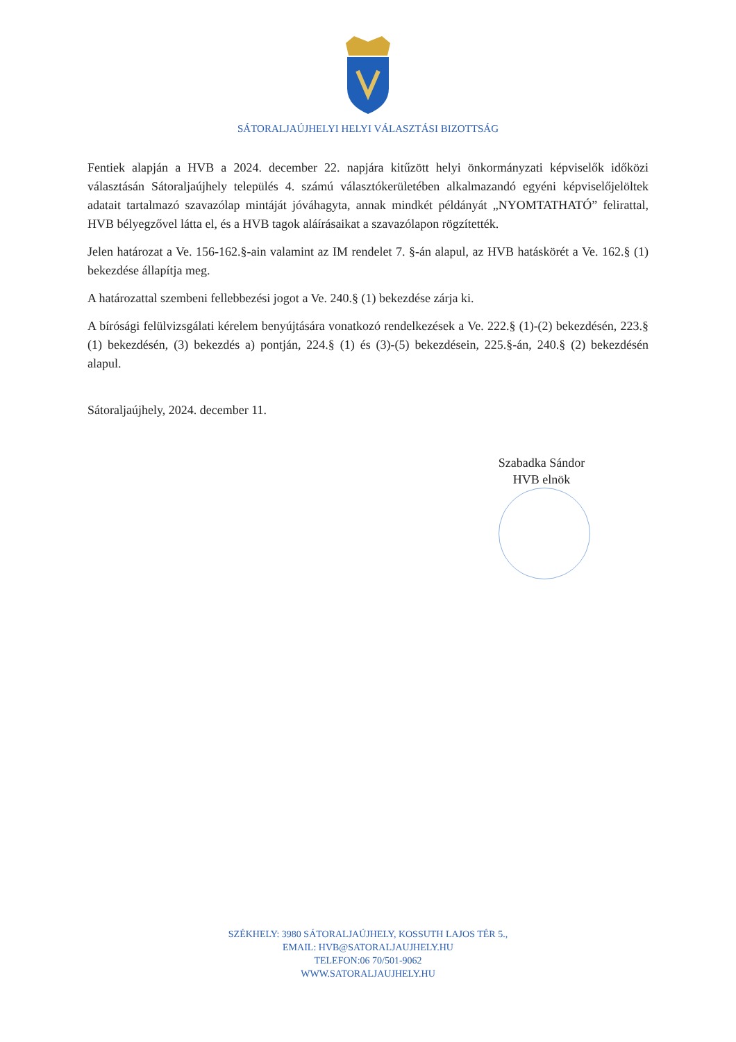SÁTORALJAÚJHELYI HELYI VÁLASZTÁSI BIZOTTSÁG
Fentiek alapján a HVB a 2024. december 22. napjára kitűzött helyi önkormányzati képviselők időközi választásán Sátoraljaújhely település 4. számú választókerületében alkalmazandó egyéni képviselőjelöltek adatait tartalmazó szavazólap mintáját jóváhagyta, annak mindkét példányát „NYOMTATHATÓ” felirattal, HVB bélyegzővel látta el, és a HVB tagok aláírásaikat a szavazólapon rögzítették.
Jelen határozat a Ve. 156-162.§-ain valamint az IM rendelet 7. §-án alapul, az HVB hatáskörét a Ve. 162.§ (1) bekezdése állapítja meg.
A határozattal szembeni fellebbezési jogot a Ve. 240.§ (1) bekezdése zárja ki.
A bírósági felülvizsgálati kérelem benyújtására vonatkozó rendelkezések a Ve. 222.§ (1)-(2) bekezdésén, 223.§ (1) bekezdésén, (3) bekezdés a) pontján, 224.§ (1) és (3)-(5) bekezdésein, 225.§-án, 240.§ (2) bekezdésén alapul.
Sátoraljaújhely, 2024. december 11.
Szabadka Sándor
HVB elnök
SZÉKHELY: 3980 SÁTORALJAÚJHELY, KOSSUTH LAJOS TÉR 5.,
EMAIL: HVB@SATORALJAUJHELY.HU
TELEFON:06 70/501-9062
WWW.SATORALJAUJHELY.HU